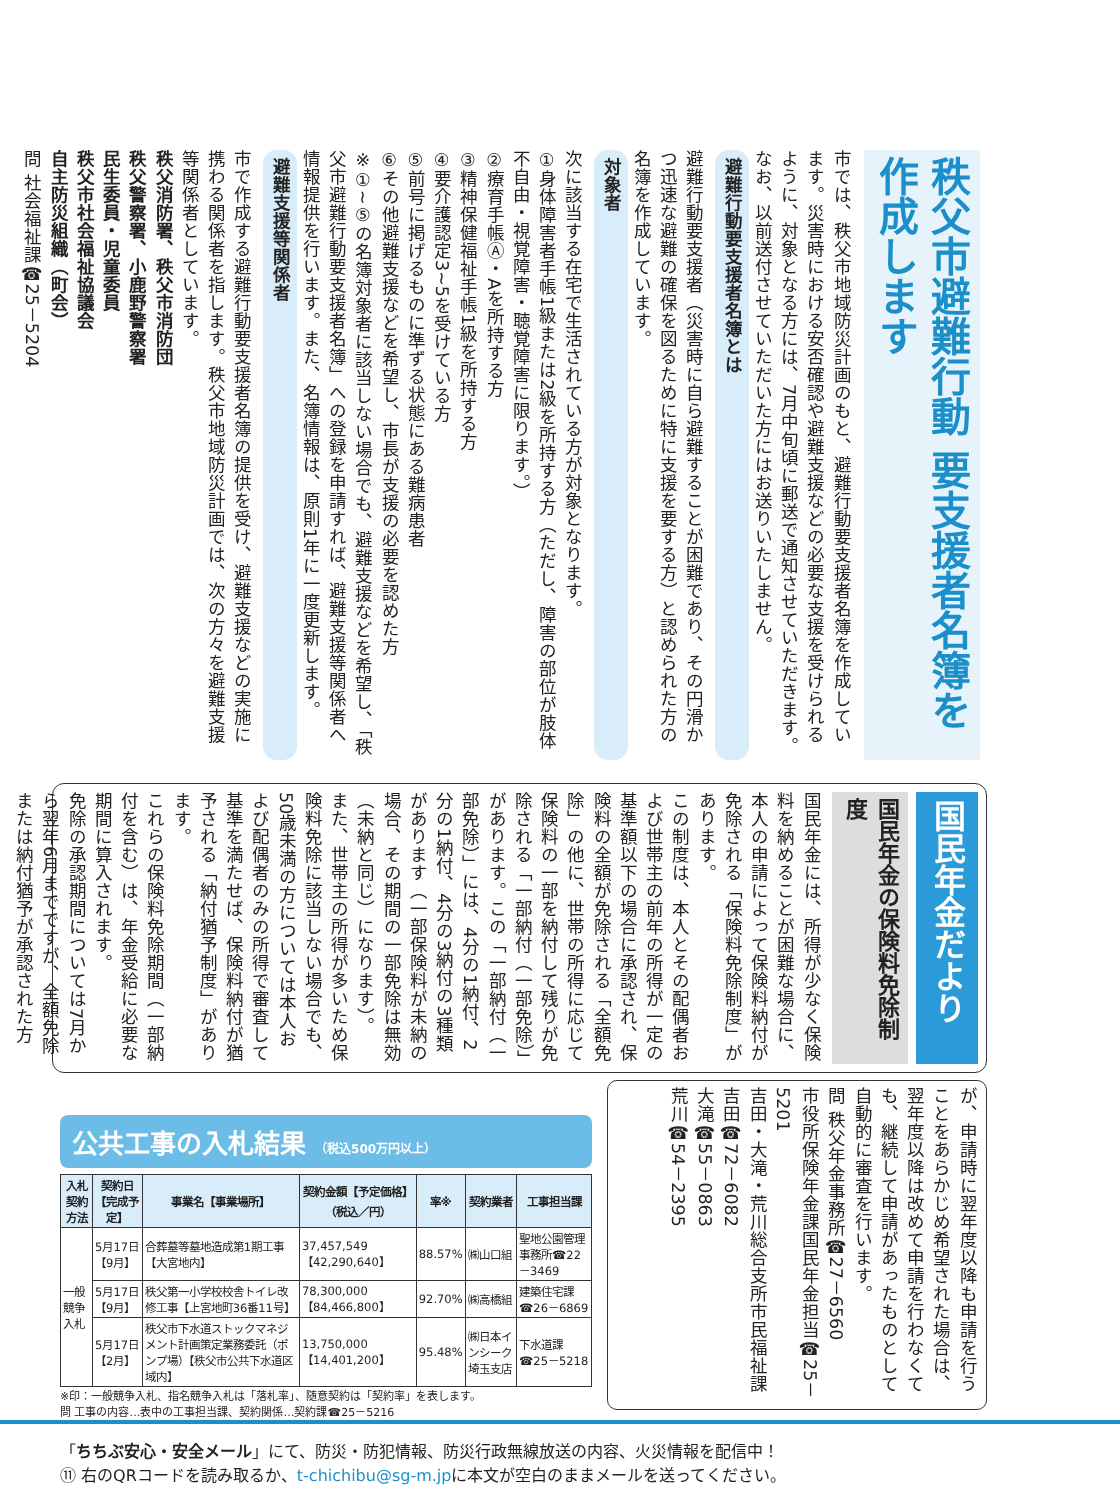秩父市避難行動 要支援者名簿を作成します
市では、秩父市地域防災計画のもと、避難行動要支援者名簿を作成しています。災害時における安否確認や避難支援などの必要な支援を受けられるように、対象となる方には、7月中旬頃に郵送で通知させていただきます。なお、以前送付させていただいた方にはお送りいたしません。
避難行動要支援者名簿とは
避難行動要支援者（災害時に自ら避難することが困難であり、その円滑かつ迅速な避難の確保を図るために特に支援を要する方）と認められた方の名簿を作成しています。
対象者
次に該当する在宅で生活されている方が対象となります。
①身体障害者手帳1級または2級を所持する方（ただし、障害の部位が肢体不自由・視覚障害・聴覚障害に限ります。）
②療育手帳Ⓐ・Aを所持する方
③精神保健福祉手帳1級を所持する方
④要介護認定3~5を受けている方
⑤前号に掲げるものに準ずる状態にある難病患者
⑥その他避難支援などを希望し、市長が支援の必要を認めた方
※①~⑤の名簿対象者に該当しない場合でも、避難支援などを希望し、「秩父市避難行動要支援者名簿」への登録を申請すれば、避難支援等関係者へ情報提供を行います。また、名簿情報は、原則1年に一度更新します。
避難支援等関係者
市で作成する避難行動要支援者名簿の提供を受け、避難支援などの実施に携わる関係者を指します。秩父市地域防災計画では、次の方々を避難支援等関係者としています。
秩父消防署、秩父市消防団
秩父警察署、小鹿野警察署
民生委員・児童委員
秩父市社会福祉協議会
自主防災組織（町会）
問 社会福祉課☎25－5204
国民年金だより
国民年金の保険料免除制度
国民年金には、所得が少なく保険料を納めることが困難な場合に、本人の申請によって保険料納付が免除される「保険料免除制度」があります。
この制度は、本人とその配偶者および世帯主の前年の所得が一定の基準額以下の場合に承認され、保険料の全額が免除される「全額免除」の他に、世帯の所得に応じて保険料の一部を納付して残りが免除される「一部納付（一部免除）」があります。この「一部納付（一部免除）」には、4分の1納付、2分の1納付、4分の3納付の3種類があります（一部保険料が未納の場合、その期間の一部免除は無効（未納と同じ）になります）。
また、世帯主の所得が多いため保険料免除に該当しない場合でも、50歳未満の方については本人および配偶者のみの所得で審査して基準を満たせば、保険料納付が猶予される「納付猶予制度」があります。
これらの保険料免除期間（一部納付を含む）は、年金受給に必要な期間に算入されます。
免除の承認期間については7月から翌年6月までですが、全額免除または納付猶予が承認された方
が、申請時に翌年度以降も申請を行うことをあらかじめ希望された場合は、翌年度以降は改めて申請を行わなくても、継続して申請があったものとして自動的に審査を行います。
問 秩父年金事務所☎27－6560
市役所保険年金課国民年金担当☎25－5201
吉田・大滝・荒川総合支所市民福祉課
吉田☎72－6082
大滝☎55－0863
荒川☎54－2395
公共工事の入札結果 （税込500万円以上）
| 入札契約方法 | 契約日【完成予定】 | 事業名【事業場所】 | 契約金額【予定価格】（税込／円） | 率※ | 契約業者 | 工事担当課 |
| --- | --- | --- | --- | --- | --- | --- |
| 一般競争入札 | 5月17日【9月】 | 合葬墓等墓地造成第1期工事【大宮地内】 | 37,457,549【42,290,640】 | 88.57% | ㈱山口組 | 聖地公園管理事務所☎22－3469 |
| | 5月17日【9月】 | 秩父第一小学校校舎トイレ改修工事【上宮地町36番11号】 | 78,300,000【84,466,800】 | 92.70% | ㈱高橋組 | 建築住宅課☎26－6869 |
| | 5月17日【2月】 | 秩父市下水道ストックマネジメント計画策定業務委託（ポンプ場）【秩父市公共下水道区域内】 | 13,750,000【14,401,200】 | 95.48% | ㈱日本インシーク埼玉支店 | 下水道課☎25－5218 |
※印：一般競争入札、指名競争入札は「落札率」、随意契約は「契約率」を表します。
問 工事の内容…表中の工事担当課、契約関係…契約課☎25－5216
「ちちぶ安心・安全メール」にて、防災・防犯情報、防災行政無線放送の内容、火災情報を配信中！
⑪ 右のQRコードを読み取るか、t-chichibu@sg-m.jpに本文が空白のままメールを送ってください。